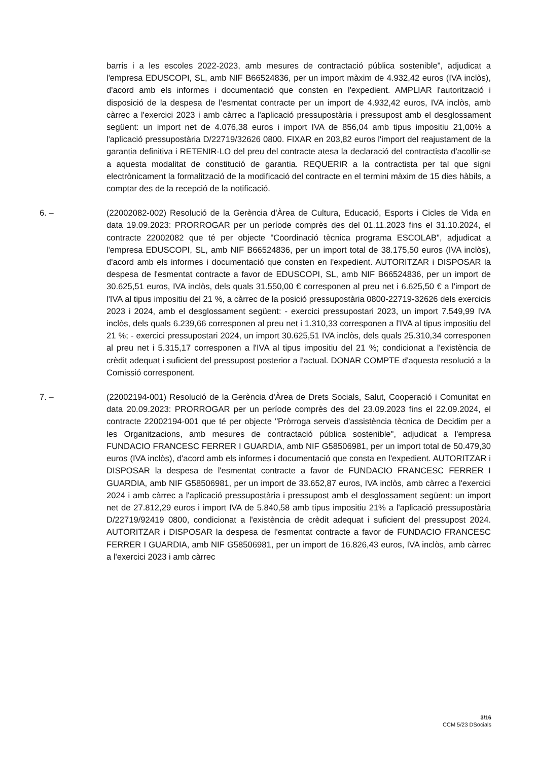barris i a les escoles 2022-2023, amb mesures de contractació pública sostenible", adjudicat a l'empresa EDUSCOPI, SL, amb NIF B66524836, per un import màxim de 4.932,42 euros (IVA inclòs), d'acord amb els informes i documentació que consten en l'expedient. AMPLIAR l'autorització i disposició de la despesa de l'esmentat contracte per un import de 4.932,42 euros, IVA inclòs, amb càrrec a l'exercici 2023 i amb càrrec a l'aplicació pressupostària i pressupost amb el desglossament següent: un import net de 4.076,38 euros i import IVA de 856,04 amb tipus impositiu 21,00% a l'aplicació pressupostària D/22719/32626 0800. FIXAR en 203,82 euros l'import del reajustament de la garantia definitiva i RETENIR-LO del preu del contracte atesa la declaració del contractista d'acollir-se a aquesta modalitat de constitució de garantia. REQUERIR a la contractista per tal que signi electrònicament la formalització de la modificació del contracte en el termini màxim de 15 dies hàbils, a comptar des de la recepció de la notificació.
6. – (22002082-002) Resolució de la Gerència d'Àrea de Cultura, Educació, Esports i Cicles de Vida en data 19.09.2023: PRORROGAR per un període comprès des del 01.11.2023 fins el 31.10.2024, el contracte 22002082 que té per objecte "Coordinació tècnica programa ESCOLAB", adjudicat a l'empresa EDUSCOPI, SL, amb NIF B66524836, per un import total de 38.175,50 euros (IVA inclòs), d'acord amb els informes i documentació que consten en l'expedient. AUTORITZAR i DISPOSAR la despesa de l'esmentat contracte a favor de EDUSCOPI, SL, amb NIF B66524836, per un import de 30.625,51 euros, IVA inclòs, dels quals 31.550,00 € corresponen al preu net i 6.625,50 € a l'import de l'IVA al tipus impositiu del 21 %, a càrrec de la posició pressupostària 0800-22719-32626 dels exercicis 2023 i 2024, amb el desglossament següent: - exercici pressupostari 2023, un import 7.549,99 IVA inclòs, dels quals 6.239,66 corresponen al preu net i 1.310,33 corresponen a l'IVA al tipus impositiu del 21 %; - exercici pressupostari 2024, un import 30.625,51 IVA inclòs, dels quals 25.310,34 corresponen al preu net i 5.315,17 corresponen a l'IVA al tipus impositiu del 21 %; condicionat a l'existència de crèdit adequat i suficient del pressupost posterior a l'actual. DONAR COMPTE d'aquesta resolució a la Comissió corresponent.
7. – (22002194-001) Resolució de la Gerència d'Àrea de Drets Socials, Salut, Cooperació i Comunitat en data 20.09.2023: PRORROGAR per un període comprès des del 23.09.2023 fins el 22.09.2024, el contracte 22002194-001 que té per objecte "Pròrroga serveis d'assistència tècnica de Decidim per a les Organitzacions, amb mesures de contractació pública sostenible", adjudicat a l'empresa FUNDACIO FRANCESC FERRER I GUARDIA, amb NIF G58506981, per un import total de 50.479,30 euros (IVA inclòs), d'acord amb els informes i documentació que consta en l'expedient. AUTORITZAR i DISPOSAR la despesa de l'esmentat contracte a favor de FUNDACIO FRANCESC FERRER I GUARDIA, amb NIF G58506981, per un import de 33.652,87 euros, IVA inclòs, amb càrrec a l'exercici 2024 i amb càrrec a l'aplicació pressupostària i pressupost amb el desglossament següent: un import net de 27.812,29 euros i import IVA de 5.840,58 amb tipus impositiu 21% a l'aplicació pressupostària D/22719/92419 0800, condicionat a l'existència de crèdit adequat i suficient del pressupost 2024. AUTORITZAR i DISPOSAR la despesa de l'esmentat contracte a favor de FUNDACIO FRANCESC FERRER I GUARDIA, amb NIF G58506981, per un import de 16.826,43 euros, IVA inclòs, amb càrrec a l'exercici 2023 i amb càrrec
3/16
CCM 5/23 DSocials